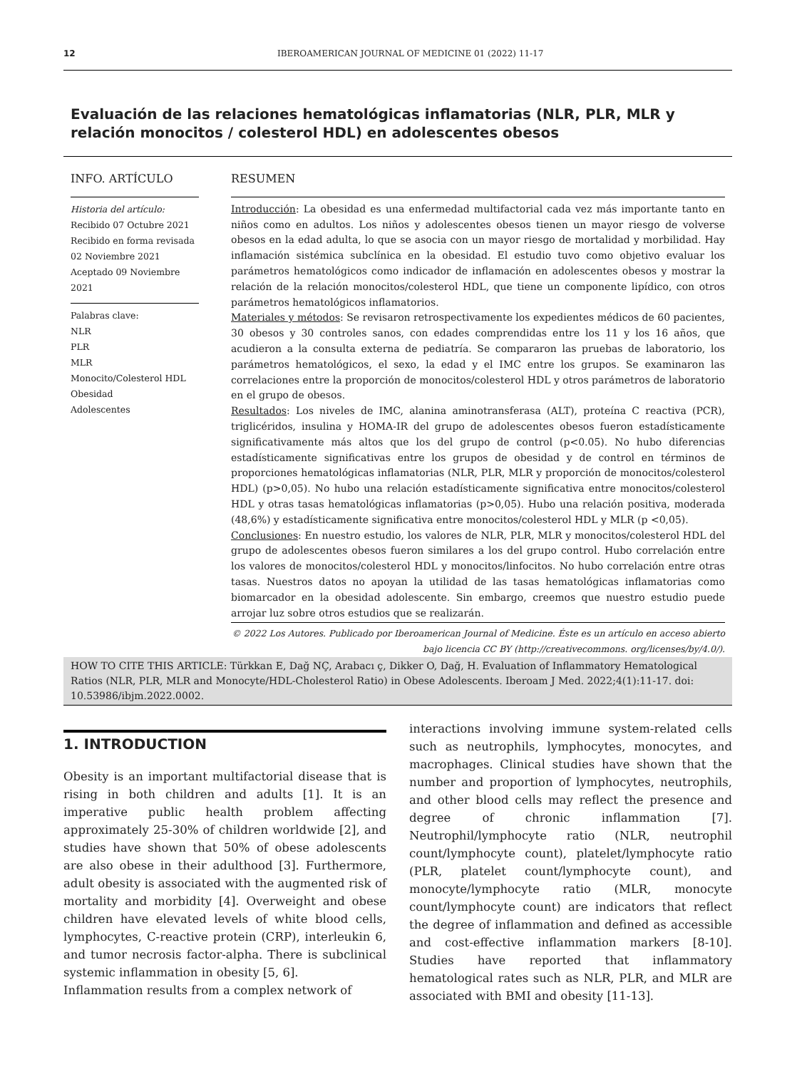12 IBEROAMERICAN JOURNAL OF MEDICINE 01 (2022) 11-17
Evaluación de las relaciones hematológicas inflamatorias (NLR, PLR, MLR y relación monocitos / colesterol HDL) en adolescentes obesos
INFO. ARTÍCULO
Historia del artículo:
Recibido 07 Octubre 2021
Recibido en forma revisada 02 Noviembre 2021
Aceptado 09 Noviembre 2021
Palabras clave:
NLR
PLR
MLR
Monocito/Colesterol HDL
Obesidad
Adolescentes
RESUMEN
Introducción: La obesidad es una enfermedad multifactorial cada vez más importante tanto en niños como en adultos. Los niños y adolescentes obesos tienen un mayor riesgo de volverse obesos en la edad adulta, lo que se asocia con un mayor riesgo de mortalidad y morbilidad. Hay inflamación sistémica subclínica en la obesidad. El estudio tuvo como objetivo evaluar los parámetros hematológicos como indicador de inflamación en adolescentes obesos y mostrar la relación de la relación monocitos/colesterol HDL, que tiene un componente lipídico, con otros parámetros hematológicos inflamatorios.
Materiales y métodos: Se revisaron retrospectivamente los expedientes médicos de 60 pacientes, 30 obesos y 30 controles sanos, con edades comprendidas entre los 11 y los 16 años, que acudieron a la consulta externa de pediatría. Se compararon las pruebas de laboratorio, los parámetros hematológicos, el sexo, la edad y el IMC entre los grupos. Se examinaron las correlaciones entre la proporción de monocitos/colesterol HDL y otros parámetros de laboratorio en el grupo de obesos.
Resultados: Los niveles de IMC, alanina aminotransferasa (ALT), proteína C reactiva (PCR), triglicéridos, insulina y HOMA-IR del grupo de adolescentes obesos fueron estadísticamente significativamente más altos que los del grupo de control (p<0.05). No hubo diferencias estadísticamente significativas entre los grupos de obesidad y de control en términos de proporciones hematológicas inflamatorias (NLR, PLR, MLR y proporción de monocitos/colesterol HDL) (p>0,05). No hubo una relación estadísticamente significativa entre monocitos/colesterol HDL y otras tasas hematológicas inflamatorias (p>0,05). Hubo una relación positiva, moderada (48,6%) y estadísticamente significativa entre monocitos/colesterol HDL y MLR (p <0,05).
Conclusiones: En nuestro estudio, los valores de NLR, PLR, MLR y monocitos/colesterol HDL del grupo de adolescentes obesos fueron similares a los del grupo control. Hubo correlación entre los valores de monocitos/colesterol HDL y monocitos/linfocitos. No hubo correlación entre otras tasas. Nuestros datos no apoyan la utilidad de las tasas hematológicas inflamatorias como biomarcador en la obesidad adolescente. Sin embargo, creemos que nuestro estudio puede arrojar luz sobre otros estudios que se realizarán.
© 2022 Los Autores. Publicado por Iberoamerican Journal of Medicine. Éste es un artículo en acceso abierto bajo licencia CC BY (http://creativecommons. org/licenses/by/4.0/).
HOW TO CITE THIS ARTICLE: Türkkan E, Dağ NÇ, Arabacı ç, Dikker O, Dağ, H. Evaluation of Inflammatory Hematological Ratios (NLR, PLR, MLR and Monocyte/HDL-Cholesterol Ratio) in Obese Adolescents. Iberoam J Med. 2022;4(1):11-17. doi: 10.53986/ibjm.2022.0002.
1. INTRODUCTION
Obesity is an important multifactorial disease that is rising in both children and adults [1]. It is an imperative public health problem affecting approximately 25-30% of children worldwide [2], and studies have shown that 50% of obese adolescents are also obese in their adulthood [3]. Furthermore, adult obesity is associated with the augmented risk of mortality and morbidity [4]. Overweight and obese children have elevated levels of white blood cells, lymphocytes, C-reactive protein (CRP), interleukin 6, and tumor necrosis factor-alpha. There is subclinical systemic inflammation in obesity [5, 6].
Inflammation results from a complex network of
interactions involving immune system-related cells such as neutrophils, lymphocytes, monocytes, and macrophages. Clinical studies have shown that the number and proportion of lymphocytes, neutrophils, and other blood cells may reflect the presence and degree of chronic inflammation [7]. Neutrophil/lymphocyte ratio (NLR, neutrophil count/lymphocyte count), platelet/lymphocyte ratio (PLR, platelet count/lymphocyte count), and monocyte/lymphocyte ratio (MLR, monocyte count/lymphocyte count) are indicators that reflect the degree of inflammation and defined as accessible and cost-effective inflammation markers [8-10]. Studies have reported that inflammatory hematological rates such as NLR, PLR, and MLR are associated with BMI and obesity [11-13].